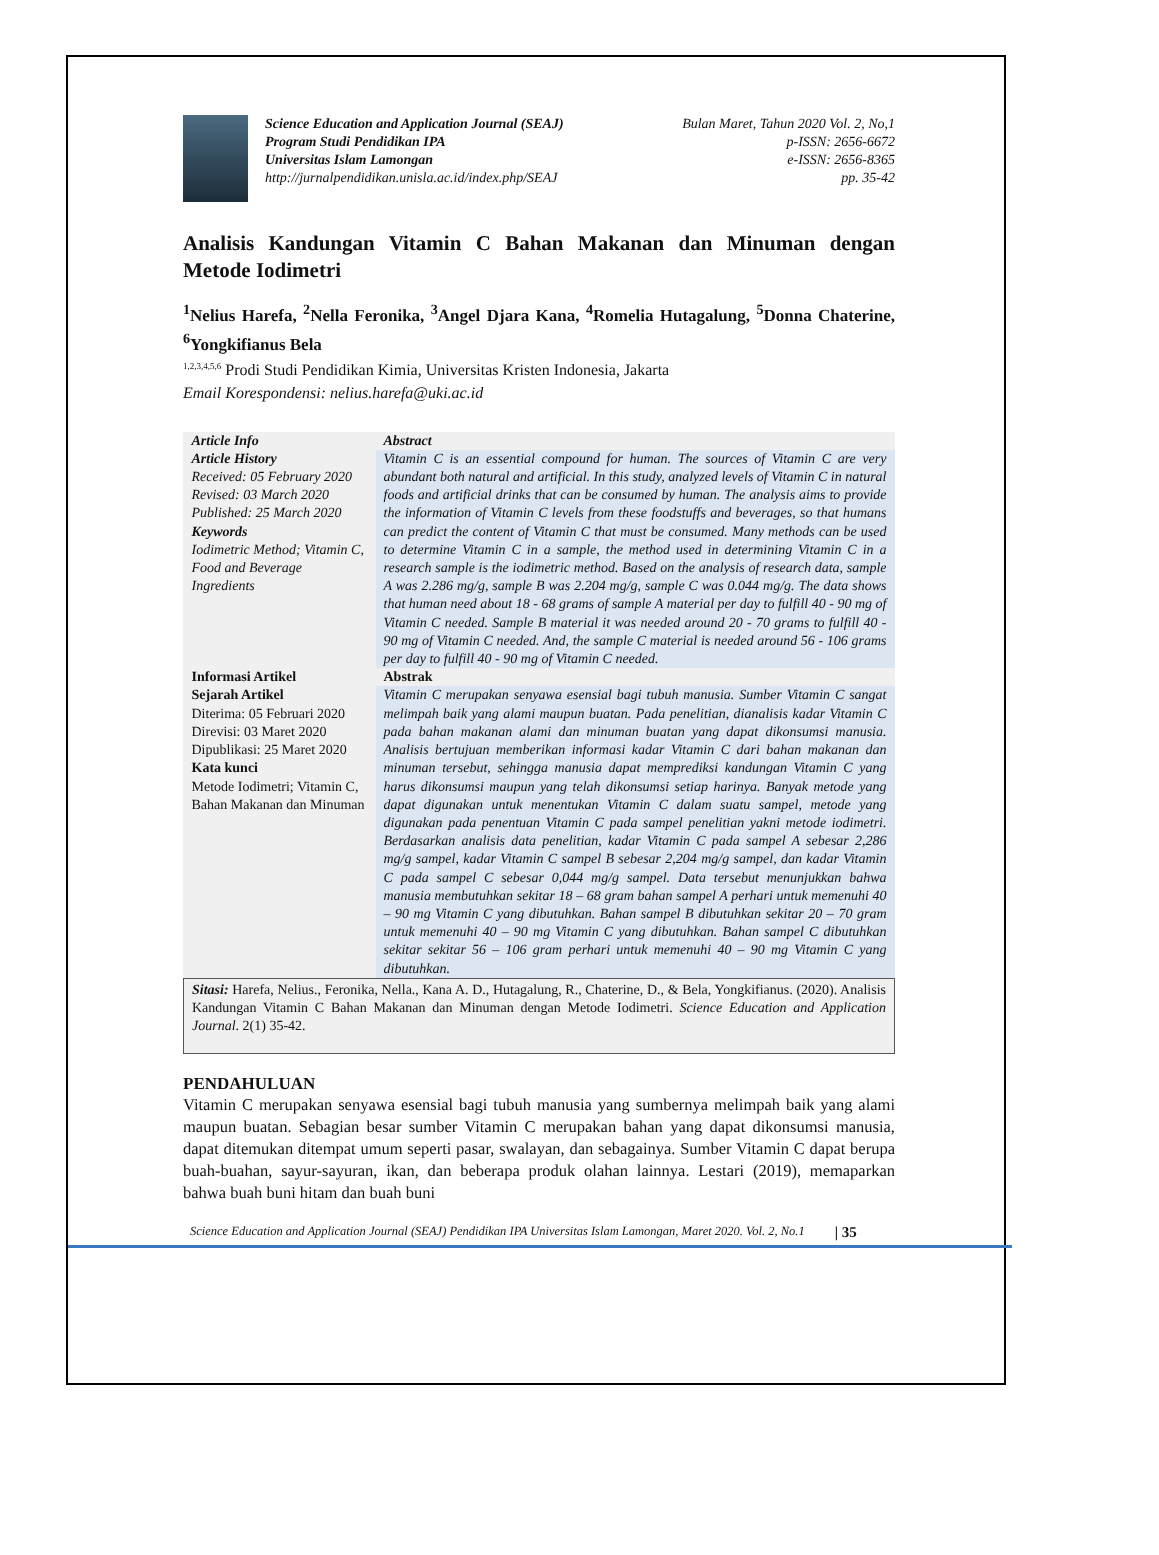Science Education and Application Journal (SEAJ)
Program Studi Pendidikan IPA
Universitas Islam Lamongan
http://jurnalpendidikan.unisla.ac.id/index.php/SEAJ
Bulan Maret, Tahun 2020 Vol. 2, No,1
p-ISSN: 2656-6672
e-ISSN: 2656-8365
pp. 35-42
Analisis Kandungan Vitamin C Bahan Makanan dan Minuman dengan Metode Iodimetri
<sup>1</sup> Nelius Harefa, <sup>2</sup>Nella Feronika, <sup>3</sup>Angel Djara Kana, <sup>4</sup>Romelia Hutagalung, <sup>5</sup>Donna Chaterine, <sup>6</sup>Yongkifianus Bela
<sup>1,2,3,4,5,6</sup> Prodi Studi Pendidikan Kimia, Universitas Kristen Indonesia, Jakarta
Email Korespondensi: nelius.harefa@uki.ac.id
| Article Info | Abstract |
| Article History Received: 05 February 2020 Revised: 03 March 2020 Published: 25 March 2020 Keywords Iodimetric Method; Vitamin C, Food and Beverage Ingredients | Vitamin C is an essential compound for human. The sources of Vitamin C are very abundant both natural and artificial. In this study, analyzed levels of Vitamin C in natural foods and artificial drinks that can be consumed by human. The analysis aims to provide the information of Vitamin C levels from these foodstuffs and beverages, so that humans can predict the content of Vitamin C that must be consumed. Many methods can be used to determine Vitamin C in a sample, the method used in determining Vitamin C in a research sample is the iodimetric method. Based on the analysis of research data, sample A was 2.286 mg/g, sample B was 2.204 mg/g, sample C was 0.044 mg/g. The data shows that human need about 18 - 68 grams of sample A material per day to fulfill 40 - 90 mg of Vitamin C needed. Sample B material it was needed around 20 - 70 grams to fulfill 40 - 90 mg of Vitamin C needed. And, the sample C material is needed around 56 - 106 grams per day to fulfill 40 - 90 mg of Vitamin C needed. |
| Informasi Artikel | Abstrak |
| Sejarah Artikel Diterima: 05 Februari 2020 Direvisi: 03 Maret 2020 Dipublikasi: 25 Maret 2020 Kata kunci Metode Iodimetri; Vitamin C, Bahan Makanan dan Minuman | Vitamin C merupakan senyawa esensial bagi tubuh manusia. Sumber Vitamin C sangat melimpah baik yang alami maupun buatan. Pada penelitian, dianalisis kadar Vitamin C pada bahan makanan alami dan minuman buatan yang dapat dikonsumsi manusia. Analisis bertujuan memberikan informasi kadar Vitamin C dari bahan makanan dan minuman tersebut, sehingga manusia dapat memprediksi kandungan Vitamin C yang harus dikonsumsi maupun yang telah dikonsumsi setiap harinya. Banyak metode yang dapat digunakan untuk menentukan Vitamin C dalam suatu sampel, metode yang digunakan pada penentuan Vitamin C pada sampel penelitian yakni metode iodimetri. Berdasarkan analisis data penelitian, kadar Vitamin C pada sampel A sebesar 2,286 mg/g sampel, kadar Vitamin C sampel B sebesar 2,204 mg/g sampel, dan kadar Vitamin C pada sampel C sebesar 0,044 mg/g sampel. Data tersebut menunjukkan bahwa manusia membutuhkan sekitar 18 – 68 gram bahan sampel A perhari untuk memenuhi 40 – 90 mg Vitamin C yang dibutuhkan. Bahan sampel B dibutuhkan sekitar 20 – 70 gram untuk memenuhi 40 – 90 mg Vitamin C yang dibutuhkan. Bahan sampel C dibutuhkan sekitar sekitar 56 – 106 gram perhari untuk memenuhi 40 – 90 mg Vitamin C yang dibutuhkan. |
| Sitasi: Harefa, Nelius., Feronika, Nella., Kana A. D., Hutagalung, R., Chaterine, D., & Bela, Yongkifianus. (2020). Analisis Kandungan Vitamin C Bahan Makanan dan Minuman dengan Metode Iodimetri. Science Education and Application Journal . 2(1) 35-42. | |
PENDAHULUAN
Vitamin C merupakan senyawa esensial bagi tubuh manusia yang sumbernya melimpah baik yang alami maupun buatan. Sebagian besar sumber Vitamin C merupakan bahan yang dapat dikonsumsi manusia, dapat ditemukan ditempat umum seperti pasar, swalayan, dan sebagainya. Sumber Vitamin C dapat berupa buah-buahan, sayur-sayuran, ikan, dan beberapa produk olahan lainnya. Lestari (2019), memaparkan bahwa buah buni hitam dan buah buni
Science Education and Application Journal (SEAJ) Pendidikan IPA Universitas Islam Lamongan, Maret 2020. Vol. 2, No.1 | 35